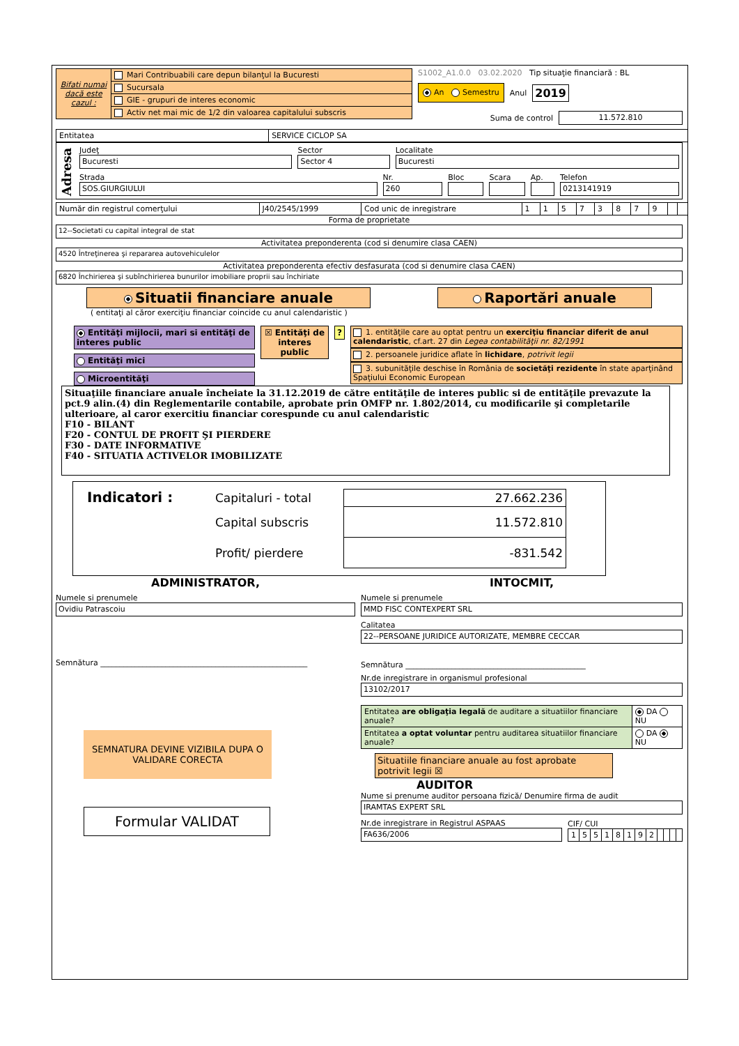| Bifati numai dacă este cazul : | Mari Contribuabili care depun bilanţul la Bucuresti |
| | Sucursala |
| | GIE - grupuri de interes economic |
| | Activ net mai mic de 1/2 din valoarea capitalului subscris |
S1002_A1.0.0 03.02.2020 Tip situaţie financiară : BL
An Semestru Anul 2019
Suma de control 11.572.810
| Entitatea | SERVICE CICLOP SA |
Adresa
Judeţ
Bucuresti
Sector
Sector 4
Localitate
Bucuresti
Strada
SOS.GIURGIULUI
Nr.
260
Bloc Scara Ap.
Telefon
0213141919
| Număr din registrul comerţului | J40/2545/1999 | Cod unic de inregistrare | 1 | 1 | 5 | 7 | 3 | 8 | 7 | 9 | | |
Forma de proprietate
12--Societati cu capital integral de stat
Activitatea preponderenta (cod si denumire clasa CAEN)
4520 Întreţinerea şi repararea autovehiculelor
Activitatea preponderenta efectiv desfasurata (cod si denumire clasa CAEN)
6820 Închirierea şi subînchirierea bunurilor imobiliare proprii sau închiriate
Situatii financiare anuale Raportări anuale
( entitaţi al căror exerciţiu financiar coincide cu anul calendaristic )
Entităţi mijlocii, mari si entităţi de interes public
Entităţi mici
Microentităţi
☒ Entităţi de interes public
? 1. entităţile care au optat pentru un exerciţiu financiar diferit de anul calendaristic, cf.art. 27 din Legea contabilităţii nr. 82/1991
2. persoanele juridice aflate în lichidare, potrivit legii
3. subunităţile deschise în România de societăţi rezidente în state aparţinând Spaţiului Economic European
Situaţiile financiare anuale încheiate la 31.12.2019 de către entităţile de interes public si de entităţile prevazute la pct.9 alin.(4) din Reglementarile contabile, aprobate prin OMFP nr. 1.802/2014, cu modificarile şi completarile ulterioare, al caror exercitiu financiar corespunde cu anul calendaristic
F10 - BILANT
F20 - CONTUL DE PROFIT ŞI PIERDERE
F30 - DATE INFORMATIVE
F40 - SITUATIA ACTIVELOR IMOBILIZATE
Indicatori :
| Capitaluri - total | 27.662.236 |
| Capital subscris | 11.572.810 |
| Profit/ pierdere | -831.542 |
ADMINISTRATOR,
Numele si prenumele
Ovidiu Patrascoiu
Semnătura ______________________________________________________
SEMNATURA DEVINE VIZIBILA DUPA O VALIDARE CORECTA
Formular VALIDAT
INTOCMIT,
Numele si prenumele
MMD FISC CONTEXPERT SRL
Calitatea
22--PERSOANE JURIDICE AUTORIZATE, MEMBRE CECCAR
Semnătura _______________________________________________
Nr.de inregistrare in organismul profesional
13102/2017
| Entitatea are obligaţia legală de auditare a situatiilor financiare anuale? | DA NU |
| Entitatea a optat voluntar pentru auditarea situatiilor financiare anuale? | DA NU |
Situatiile financiare anuale au fost aprobate potrivit legii ☒
AUDITOR
Nume si prenume auditor persoana fizică/ Denumire firma de audit
IRAMTAS EXPERT SRL
Nr.de inregistrare in Registrul ASPAAS
FA636/2006
CIF/ CUI
| 1 | 5 | 5 | 1 | 8 | 1 | 9 | 2 | | | | |